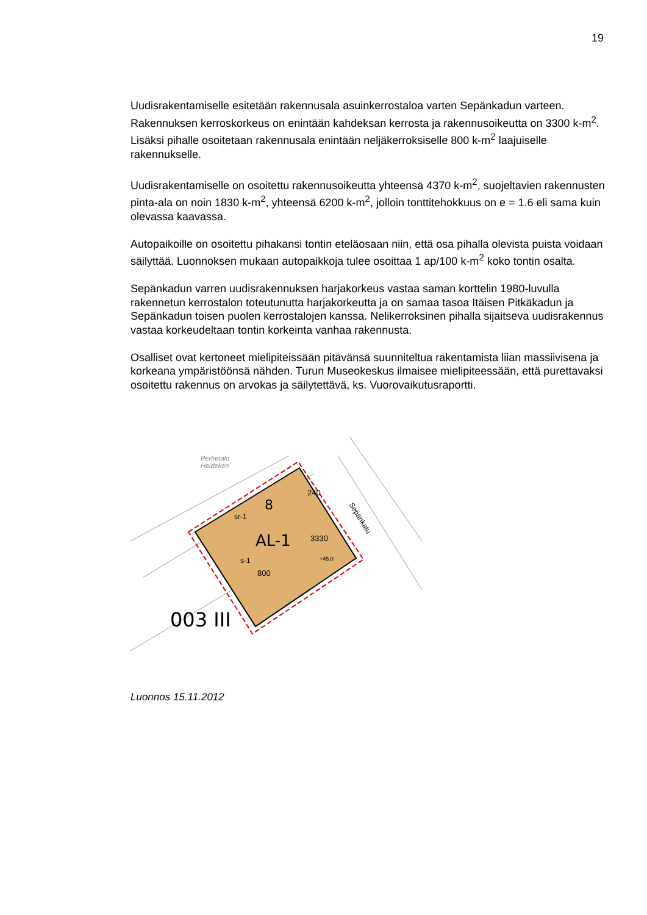19
Uudisrakentamiselle esitetään rakennusala asuinkerrostaloa varten Sepänkadun varteen. Rakennuksen kerroskorkeus on enintään kahdeksan kerrosta ja rakennusoikeutta on 3300 k-m<sup>2</sup>. Lisäksi pihalle osoitetaan rakennusala enintään neljäkerroksiselle 800 k-m<sup>2</sup> laajuiselle rakennukselle.
Uudisrakentamiselle on osoitettu rakennusoikeutta yhteensä 4370 k-m<sup>2</sup>, suojeltavien rakennusten pinta-ala on noin 1830 k-m<sup>2</sup>, yhteensä 6200 k-m<sup>2</sup>, jolloin tonttitehokkuus on e = 1.6 eli sama kuin olevassa kaavassa.
Autopaikoille on osoitettu pihakansi tontin eteläosaan niin, että osa pihalla olevista puista voidaan säilyttää. Luonnoksen mukaan autopaikkoja tulee osoittaa 1 ap/100 k-m<sup>2</sup> koko tontin osalta.
Sepänkadun varren uudisrakennuksen harjakorkeus vastaa saman korttelin 1980-luvulla rakennetun kerrostalon toteutunutta harjakorkeutta ja on samaa tasoa Itäisen Pitkäkadun ja Sepänkadun toisen puolen kerrostalojen kanssa. Nelikerroksinen pihalla sijaitseva uudisrakennus vastaa korkeudeltaan tontin korkeinta vanhaa rakennusta.
Osalliset ovat kertoneet mielipiteissään pitävänsä suunniteltua rakentamista liian massiivisena ja korkeana ympäristöönsä nähden. Turun Museokeskus ilmaisee mielipiteessään, että purettavaksi osoitettu rakennus on arvokas ja säilytettävä, ks. Vuorovaikutusraportti.
8
AL-1
sr-1
s-1
800
240
3330
+45.0
Sepänkatu
Perhetalo
Heideken
003 III
Luonnos 15.11.2012